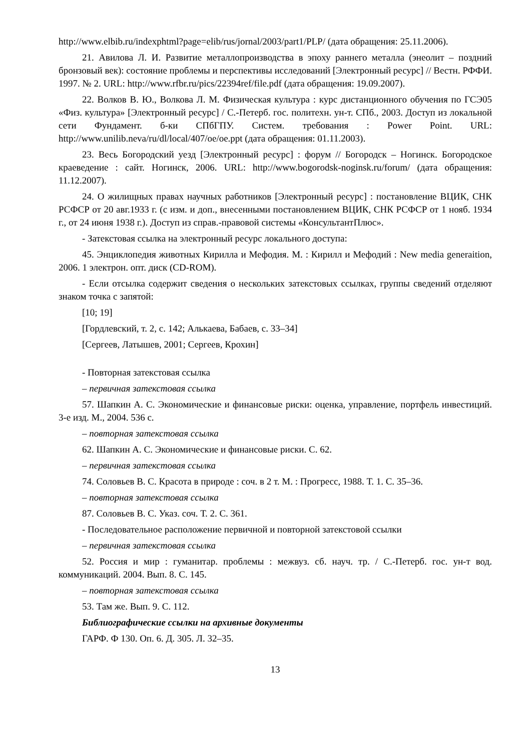http://www.elbib.ru/indexphtml?page=elib/rus/jornal/2003/part1/PLP/ (дата обращения: 25.11.2006).
21. Авилова Л. И. Развитие металлопроизводства в эпоху раннего металла (энеолит – поздний бронзовый век): состояние проблемы и перспективы исследований [Электронный ресурс] // Вестн. РФФИ. 1997. № 2. URL: http://www.rfbr.ru/pics/22394ref/file.pdf (дата обращения: 19.09.2007).
22. Волков В. Ю., Волкова Л. М. Физическая культура : курс дистанционного обучения по ГСЭ05 «Физ. культура» [Электронный ресурс] / С.-Петерб. гос. политехн. ун-т. СПб., 2003. Доступ из локальной сети Фундамент. б-ки СПбГПУ. Систем. требования : Power Point. URL: http://www.unilib.neva/ru/dl/local/407/oe/oe.ppt (дата обращения: 01.11.2003).
23. Весь Богородский уезд [Электронный ресурс] : форум // Богородск – Ногинск. Богородское краеведение : сайт. Ногинск, 2006. URL: http://www.bogorodsk-noginsk.ru/forum/ (дата обращения: 11.12.2007).
24. О жилищных правах научных работников [Электронный ресурс] : постановление ВЦИК, СНК РСФСР от 20 авг.1933 г. (с изм. и доп., внесенными постановлением ВЦИК, СНК РСФСР от 1 нояб. 1934 г., от 24 июня 1938 г.). Доступ из справ.-правовой системы «КонсультантПлюс».
- Затекстовая ссылка на электронный ресурс локального доступа:
45. Энциклопедия животных Кирилла и Мефодия. М. : Кирилл и Мефодий : New media generaition, 2006. 1 электрон. опт. диск (CD-ROM).
- Если отсылка содержит сведения о нескольких затекстовых ссылках, группы сведений отделяют знаком точка с запятой:
[10; 19]
[Гордлевский, т. 2, с. 142; Алькаева, Бабаев, с. 33–34]
[Сергеев, Латышев, 2001; Сергеев, Крохин]
- Повторная затекстовая ссылка
– первичная затекстовая ссылка
57. Шапкин А. С. Экономические и финансовые риски: оценка, управление, портфель инвестиций. 3-е изд. М., 2004. 536 с.
– повторная затекстовая ссылка
62. Шапкин А. С. Экономические и финансовые риски. С. 62.
– первичная затекстовая ссылка
74. Соловьев В. С. Красота в природе : соч. в 2 т. М. : Прогресс, 1988. Т. 1. С. 35–36.
– повторная затекстовая ссылка
87. Соловьев В. С. Указ. соч. Т. 2. С. 361.
- Последовательное расположение первичной и повторной затекстовой ссылки
– первичная затекстовая ссылка
52. Россия и мир : гуманитар. проблемы : межвуз. сб. науч. тр. / С.-Петерб. гос. ун-т вод. коммуникаций. 2004. Вып. 8. С. 145.
– повторная затекстовая ссылка
53. Там же. Вып. 9. С. 112.
Библиографические ссылки на архивные документы
ГАРФ. Ф 130. Оп. 6. Д. 305. Л. 32–35.
13